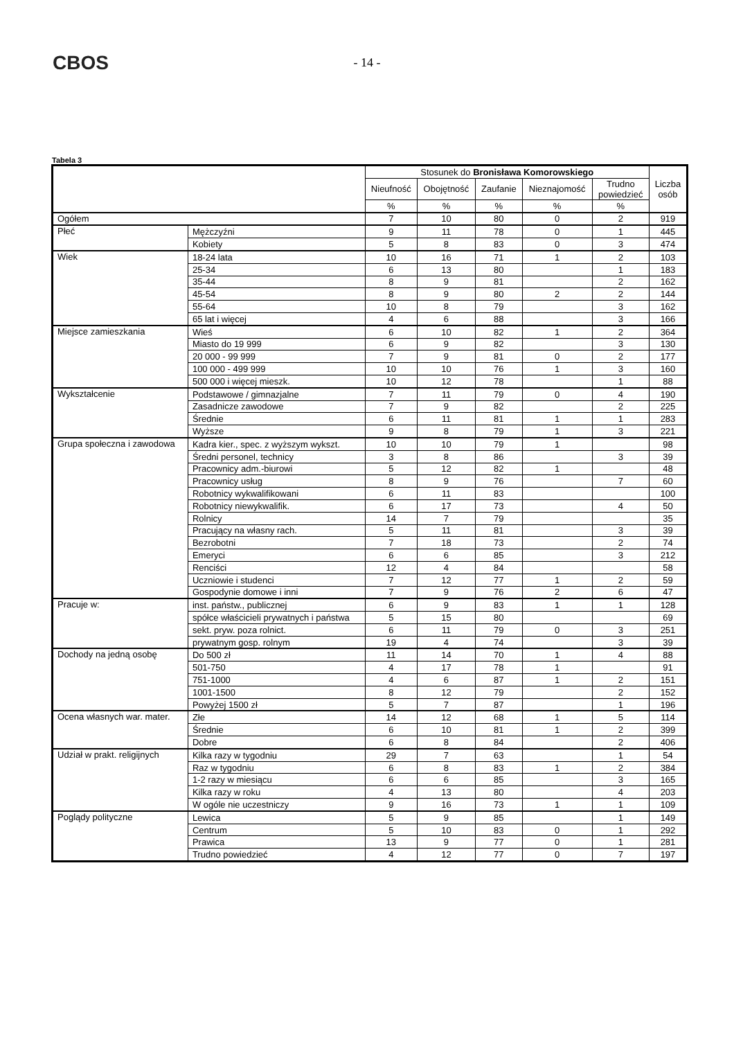CBOS
- 14 -
Tabela 3
| | | Stosunek do Bronisława Komorowskiego | | | | | Liczba osób |
| --- | --- | --- | --- | --- | --- | --- | --- |
| | | Nieufność | Obojętność | Zaufanie | Nieznajomość | Trudno powiedzieć | |
| | | % | % | % | % | % | |
| Ogółem | | 7 | 10 | 80 | 0 | 2 | 919 |
| Płeć | Mężczyźni | 9 | 11 | 78 | 0 | 1 | 445 |
| | Kobiety | 5 | 8 | 83 | 0 | 3 | 474 |
| Wiek | 18-24 lata | 10 | 16 | 71 | 1 | 2 | 103 |
| | 25-34 | 6 | 13 | 80 | | 1 | 183 |
| | 35-44 | 8 | 9 | 81 | | 2 | 162 |
| | 45-54 | 8 | 9 | 80 | 2 | 2 | 144 |
| | 55-64 | 10 | 8 | 79 | | 3 | 162 |
| | 65 lat i więcej | 4 | 6 | 88 | | 3 | 166 |
| Miejsce zamieszkania | Wieś | 6 | 10 | 82 | 1 | 2 | 364 |
| | Miasto do 19 999 | 6 | 9 | 82 | | 3 | 130 |
| | 20 000 - 99 999 | 7 | 9 | 81 | 0 | 2 | 177 |
| | 100 000 - 499 999 | 10 | 10 | 76 | 1 | 3 | 160 |
| | 500 000 i więcej mieszk. | 10 | 12 | 78 | | 1 | 88 |
| Wykształcenie | Podstawowe / gimnazjalne | 7 | 11 | 79 | 0 | 4 | 190 |
| | Zasadnicze zawodowe | 7 | 9 | 82 | | 2 | 225 |
| | Średnie | 6 | 11 | 81 | 1 | 1 | 283 |
| | Wyższe | 9 | 8 | 79 | 1 | 3 | 221 |
| Grupa społeczna i zawodowa | Kadra kier., spec. z wyższym wykszt. | 10 | 10 | 79 | 1 | | 98 |
| | Średni personel, technicy | 3 | 8 | 86 | | 3 | 39 |
| | Pracownicy adm.-biurowi | 5 | 12 | 82 | 1 | | 48 |
| | Pracownicy usług | 8 | 9 | 76 | | 7 | 60 |
| | Robotnicy wykwalifikowani | 6 | 11 | 83 | | | 100 |
| | Robotnicy niewykwalifik. | 6 | 17 | 73 | | 4 | 50 |
| | Rolnicy | 14 | 7 | 79 | | | 35 |
| | Pracujący na własny rach. | 5 | 11 | 81 | | 3 | 39 |
| | Bezrobotni | 7 | 18 | 73 | | 2 | 74 |
| | Emeryci | 6 | 6 | 85 | | 3 | 212 |
| | Renciści | 12 | 4 | 84 | | | 58 |
| | Uczniowie i studenci | 7 | 12 | 77 | 1 | 2 | 59 |
| | Gospodynie domowe i inni | 7 | 9 | 76 | 2 | 6 | 47 |
| Pracuje w: | inst. państw., publicznej | 6 | 9 | 83 | 1 | 1 | 128 |
| | spółce właścicieli prywatnych i państwa | 5 | 15 | 80 | | | 69 |
| | sekt. pryw. poza rolnict. | 6 | 11 | 79 | 0 | 3 | 251 |
| | prywatnym gosp. rolnym | 19 | 4 | 74 | | 3 | 39 |
| Dochody na jedną osobę | Do 500 zł | 11 | 14 | 70 | 1 | 4 | 88 |
| | 501-750 | 4 | 17 | 78 | 1 | | 91 |
| | 751-1000 | 4 | 6 | 87 | 1 | 2 | 151 |
| | 1001-1500 | 8 | 12 | 79 | | 2 | 152 |
| | Powyżej 1500 zł | 5 | 7 | 87 | | 1 | 196 |
| Ocena własnych war. mater. | Złe | 14 | 12 | 68 | 1 | 5 | 114 |
| | Średnie | 6 | 10 | 81 | 1 | 2 | 399 |
| | Dobre | 6 | 8 | 84 | | 2 | 406 |
| Udział w prakt. religijnych | Kilka razy w tygodniu | 29 | 7 | 63 | | 1 | 54 |
| | Raz w tygodniu | 6 | 8 | 83 | 1 | 2 | 384 |
| | 1-2 razy w miesiącu | 6 | 6 | 85 | | 3 | 165 |
| | Kilka razy w roku | 4 | 13 | 80 | | 4 | 203 |
| | W ogóle nie uczestniczy | 9 | 16 | 73 | 1 | 1 | 109 |
| Poglądy polityczne | Lewica | 5 | 9 | 85 | | 1 | 149 |
| | Centrum | 5 | 10 | 83 | 0 | 1 | 292 |
| | Prawica | 13 | 9 | 77 | 0 | 1 | 281 |
| | Trudno powiedzieć | 4 | 12 | 77 | 0 | 7 | 197 |